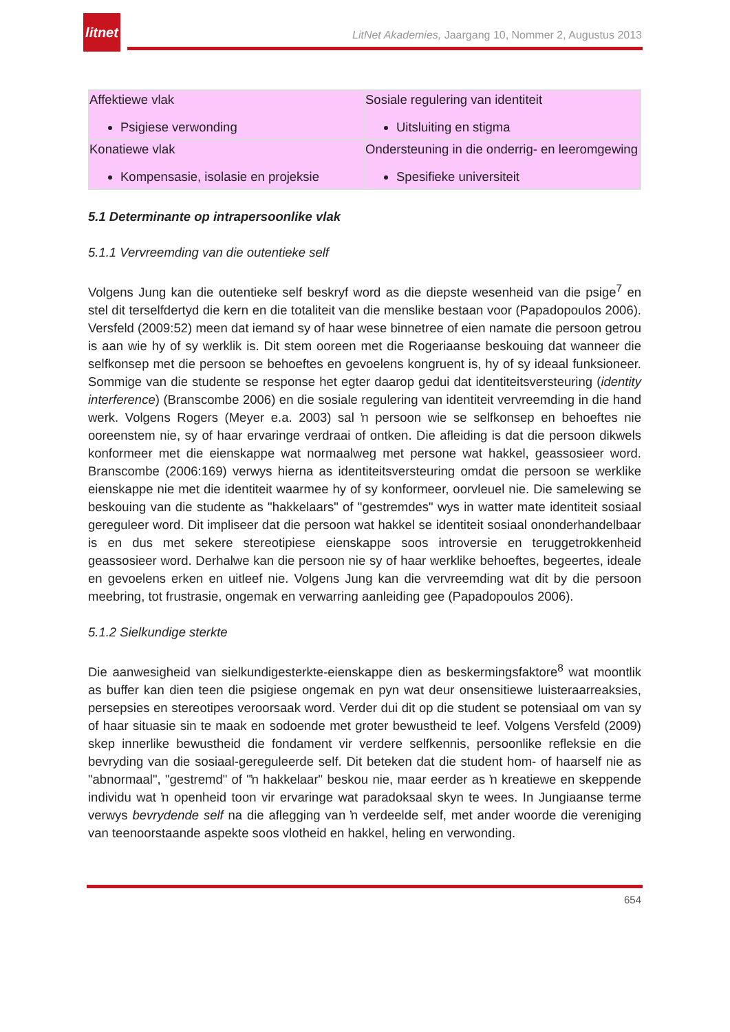litnet
LitNet Akademies, Jaargang 10, Nommer 2, Augustus 2013
| Affektiewe vlak Psigiese verwonding | Sosiale regulering van identiteit Uitsluiting en stigma |
| Konatiewe vlak Kompensasie, isolasie en projeksie | Ondersteuning in die onderrig- en leeromgewing Spesifieke universiteit |
5.1 Determinante op intrapersoonlike vlak
5.1.1 Vervreemding van die outentieke self
Volgens Jung kan die outentieke self beskryf word as die diepste wesenheid van die psige<sup>7</sup> en stel dit terselfdertyd die kern en die totaliteit van die menslike bestaan voor (Papadopoulos 2006). Versfeld (2009:52) meen dat iemand sy of haar wese binnetree of eien namate die persoon getrou is aan wie hy of sy werklik is. Dit stem ooreen met die Rogeriaanse beskouing dat wanneer die selfkonsep met die persoon se behoeftes en gevoelens kongruent is, hy of sy ideaal funksioneer. Sommige van die studente se response het egter daarop gedui dat identiteitsversteuring (identity interference) (Branscombe 2006) en die sosiale regulering van identiteit vervreemding in die hand werk. Volgens Rogers (Meyer e.a. 2003) sal ŉ persoon wie se selfkonsep en behoeftes nie ooreenstem nie, sy of haar ervaringe verdraai of ontken. Die afleiding is dat die persoon dikwels konformeer met die eienskappe wat normaalweg met persone wat hakkel, geassosieer word. Branscombe (2006:169) verwys hierna as identiteitsversteuring omdat die persoon se werklike eienskappe nie met die identiteit waarmee hy of sy konformeer, oorvleuel nie. Die samelewing se beskouing van die studente as "hakkelaars" of "gestremdes" wys in watter mate identiteit sosiaal gereguleer word. Dit impliseer dat die persoon wat hakkel se identiteit sosiaal ononderhandelbaar is en dus met sekere stereotipiese eienskappe soos introversie en teruggetrokkenheid geassosieer word. Derhalwe kan die persoon nie sy of haar werklike behoeftes, begeertes, ideale en gevoelens erken en uitleef nie. Volgens Jung kan die vervreemding wat dit by die persoon meebring, tot frustrasie, ongemak en verwarring aanleiding gee (Papadopoulos 2006).
5.1.2 Sielkundige sterkte
Die aanwesigheid van sielkundigesterkte-eienskappe dien as beskermingsfaktore<sup>8</sup> wat moontlik as buffer kan dien teen die psigiese ongemak en pyn wat deur onsensitiewe luisteraarreaksies, persepsies en stereotipes veroorsaak word. Verder dui dit op die student se potensiaal om van sy of haar situasie sin te maak en sodoende met groter bewustheid te leef. Volgens Versfeld (2009) skep innerlike bewustheid die fondament vir verdere selfkennis, persoonlike refleksie en die bevryding van die sosiaal-gereguleerde self. Dit beteken dat die student hom- of haarself nie as "abnormaal", "gestremd" of "ŉ hakkelaar" beskou nie, maar eerder as ŉ kreatiewe en skeppende individu wat ŉ openheid toon vir ervaringe wat paradoksaal skyn te wees. In Jungiaanse terme verwys bevrydende self na die aflegging van ŉ verdeelde self, met ander woorde die vereniging van teenoorstaande aspekte soos vlotheid en hakkel, heling en verwonding.
654